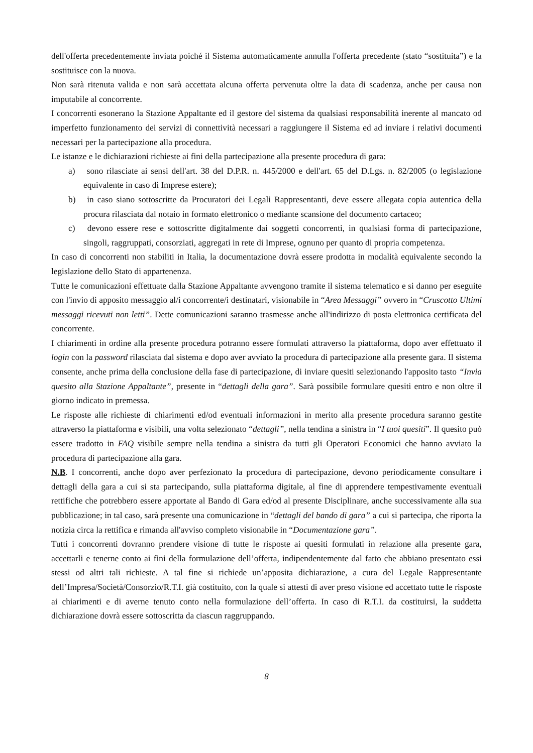dell'offerta precedentemente inviata poiché il Sistema automaticamente annulla l'offerta precedente (stato “sostituita”) e la sostituisce con la nuova.
Non sarà ritenuta valida e non sarà accettata alcuna offerta pervenuta oltre la data di scadenza, anche per causa non imputabile al concorrente.
I concorrenti esonerano la Stazione Appaltante ed il gestore del sistema da qualsiasi responsabilità inerente al mancato od imperfetto funzionamento dei servizi di connettività necessari a raggiungere il Sistema ed ad inviare i relativi documenti necessari per la partecipazione alla procedura.
Le istanze e le dichiarazioni richieste ai fini della partecipazione alla presente procedura di gara:
a) sono rilasciate ai sensi dell'art. 38 del D.P.R. n. 445/2000 e dell'art. 65 del D.Lgs. n. 82/2005 (o legislazione equivalente in caso di Imprese estere);
b) in caso siano sottoscritte da Procuratori dei Legali Rappresentanti, deve essere allegata copia autentica della procura rilasciata dal notaio in formato elettronico o mediante scansione del documento cartaceo;
c) devono essere rese e sottoscritte digitalmente dai soggetti concorrenti, in qualsiasi forma di partecipazione, singoli, raggruppati, consorziati, aggregati in rete di Imprese, ognuno per quanto di propria competenza.
In caso di concorrenti non stabiliti in Italia, la documentazione dovrà essere prodotta in modalità equivalente secondo la legislazione dello Stato di appartenenza.
Tutte le comunicazioni effettuate dalla Stazione Appaltante avvengono tramite il sistema telematico e si danno per eseguite con l'invio di apposito messaggio al/i concorrente/i destinatari, visionabile in “Area Messaggi” ovvero in “Cruscotto Ultimi messaggi ricevuti non letti”. Dette comunicazioni saranno trasmesse anche all'indirizzo di posta elettronica certificata del concorrente.
I chiarimenti in ordine alla presente procedura potranno essere formulati attraverso la piattaforma, dopo aver effettuato il login con la password rilasciata dal sistema e dopo aver avviato la procedura di partecipazione alla presente gara. Il sistema consente, anche prima della conclusione della fase di partecipazione, di inviare quesiti selezionando l'apposito tasto “Invia quesito alla Stazione Appaltante”, presente in “dettagli della gara”. Sarà possibile formulare quesiti entro e non oltre il giorno indicato in premessa.
Le risposte alle richieste di chiarimenti ed/od eventuali informazioni in merito alla presente procedura saranno gestite attraverso la piattaforma e visibili, una volta selezionato “dettagli”, nella tendina a sinistra in “I tuoi quesiti”. Il quesito può essere tradotto in FAQ visibile sempre nella tendina a sinistra da tutti gli Operatori Economici che hanno avviato la procedura di partecipazione alla gara.
N.B. I concorrenti, anche dopo aver perfezionato la procedura di partecipazione, devono periodicamente consultare i dettagli della gara a cui si sta partecipando, sulla piattaforma digitale, al fine di apprendere tempestivamente eventuali rettifiche che potrebbero essere apportate al Bando di Gara ed/od al presente Disciplinare, anche successivamente alla sua pubblicazione; in tal caso, sarà presente una comunicazione in “dettagli del bando di gara” a cui si partecipa, che riporta la notizia circa la rettifica e rimanda all'avviso completo visionabile in “Documentazione gara”.
Tutti i concorrenti dovranno prendere visione di tutte le risposte ai quesiti formulati in relazione alla presente gara, accettarli e tenerne conto ai fini della formulazione dell’offerta, indipendentemente dal fatto che abbiano presentato essi stessi od altri tali richieste. A tal fine si richiede un’apposita dichiarazione, a cura del Legale Rappresentante dell’Impresa/Società/Consorzio/R.T.I. già costituito, con la quale si attesti di aver preso visione ed accettato tutte le risposte ai chiarimenti e di averne tenuto conto nella formulazione dell’offerta. In caso di R.T.I. da costituirsi, la suddetta dichiarazione dovrà essere sottoscritta da ciascun raggruppando.
8